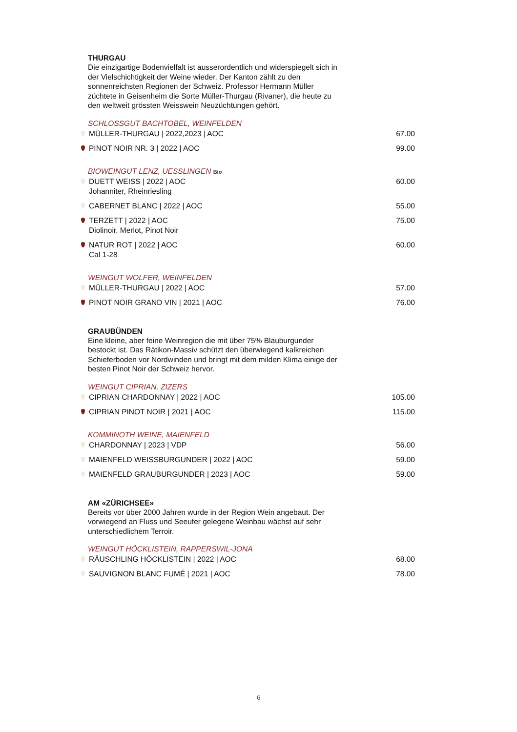THURGAU
Die einzigartige Bodenvielfalt ist ausserordentlich und widerspiegelt sich in der Vielschichtigkeit der Weine wieder. Der Kanton zählt zu den sonnenreichsten Regionen der Schweiz. Professor Hermann Müller züchtete in Geisenheim die Sorte Müller-Thurgau (Rivaner), die heute zu den weltweit grössten Weisswein Neuzüchtungen gehört.
SCHLOSSGUT BACHTOBEL, WEINFELDEN
| | MÜLLER-THURGAU / 2022,2023 / AOC | 67.00 |
| | PINOT NOIR NR. 3 / 2022 / AOC | 99.00 |
BIOWEINGUT LENZ, UESSLINGEN Bio
| | DUETT WEISS / 2022 / AOC Johanniter, Rheinriesling | 60.00 |
| | CABERNET BLANC / 2022 / AOC | 55.00 |
| | TERZETT / 2022 / AOC Diolinoir, Merlot, Pinot Noir | 75.00 |
| | NATUR ROT / 2022 / AOC Cal 1-28 | 60.00 |
WEINGUT WOLFER, WEINFELDEN
| | MÜLLER-THURGAU / 2022 / AOC | 57.00 |
| | PINOT NOIR GRAND VIN / 2021 / AOC | 76.00 |
GRAUBÜNDEN
Eine kleine, aber feine Weinregion die mit über 75% Blauburgunder bestockt ist. Das Rätikon-Massiv schützt den überwiegend kalkreichen Schieferboden vor Nordwinden und bringt mit dem milden Klima einige der besten Pinot Noir der Schweiz hervor.
WEINGUT CIPRIAN, ZIZERS
| | CIPRIAN CHARDONNAY / 2022 / AOC | 105.00 |
| | CIPRIAN PINOT NOIR / 2021 / AOC | 115.00 |
KOMMINOTH WEINE, MAIENFELD
| | CHARDONNAY / 2023 / VDP | 56.00 |
| | MAIENFELD WEISSBURGUNDER / 2022 / AOC | 59.00 |
| | MAIENFELD GRAUBURGUNDER / 2023 / AOC | 59.00 |
AM «ZÜRICHSEE»
Bereits vor über 2000 Jahren wurde in der Region Wein angebaut. Der vorwiegend an Fluss und Seeufer gelegene Weinbau wächst auf sehr unterschiedlichem Terroir.
WEINGUT HÖCKLISTEIN, RAPPERSWIL-JONA
| | RÄUSCHLING HÖCKLISTEIN / 2022 / AOC | 68.00 |
| | SAUVIGNON BLANC FUMÉ / 2021 / AOC | 78.00 |
6